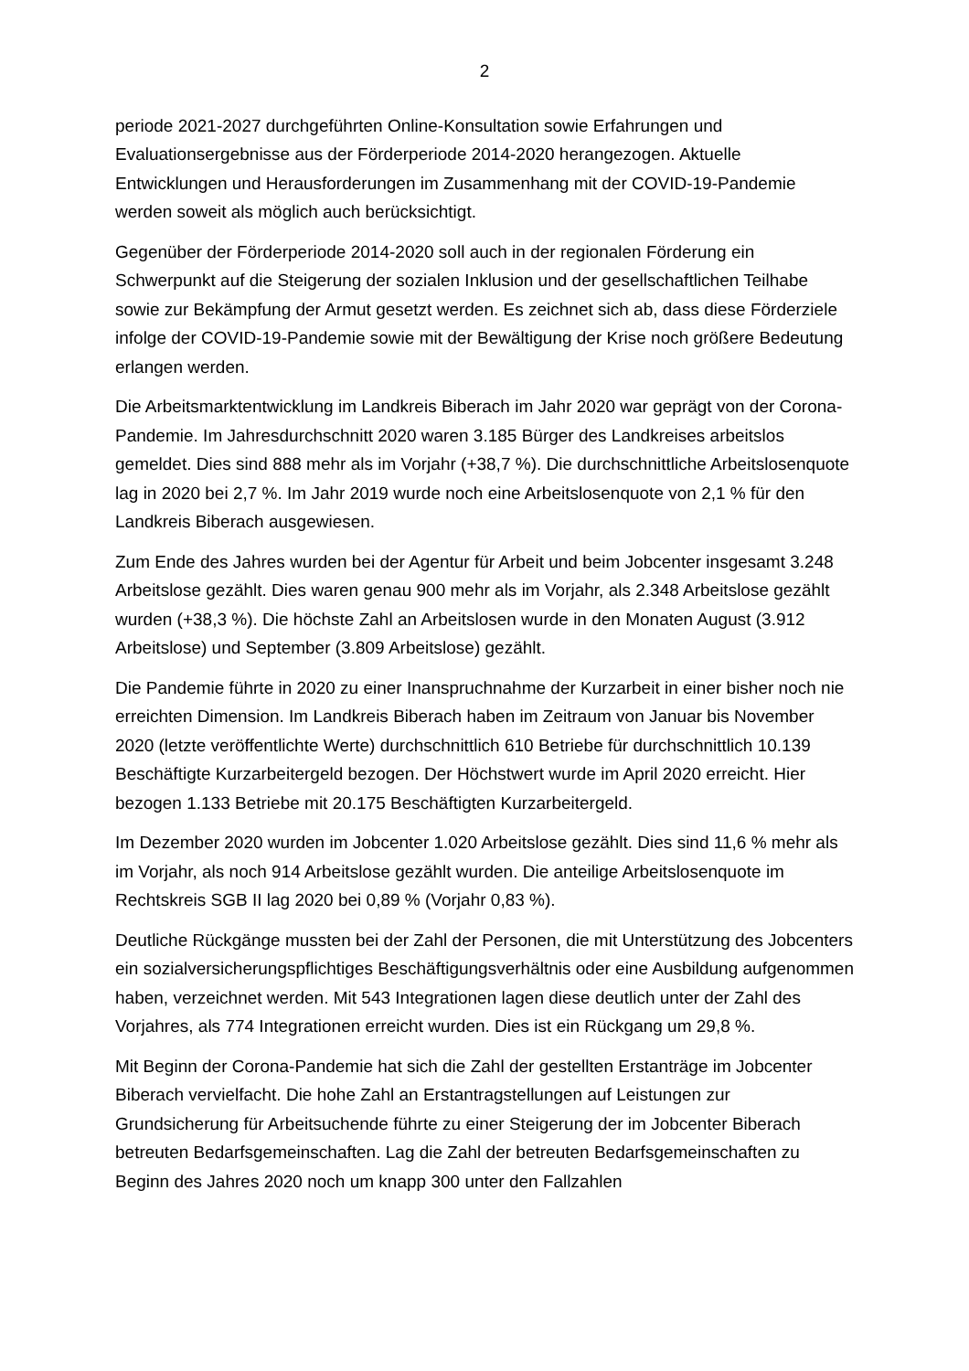2
periode 2021-2027 durchgeführten Online-Konsultation sowie Erfahrungen und Evaluationsergebnisse aus der Förderperiode 2014-2020 herangezogen. Aktuelle Entwicklungen und Herausforderungen im Zusammenhang mit der COVID-19-Pandemie werden soweit als möglich auch berücksichtigt.
Gegenüber der Förderperiode 2014-2020 soll auch in der regionalen Förderung ein Schwerpunkt auf die Steigerung der sozialen Inklusion und der gesellschaftlichen Teilhabe sowie zur Bekämpfung der Armut gesetzt werden. Es zeichnet sich ab, dass diese Förderziele infolge der COVID-19-Pandemie sowie mit der Bewältigung der Krise noch größere Bedeutung erlangen werden.
Die Arbeitsmarktentwicklung im Landkreis Biberach im Jahr 2020 war geprägt von der Corona-Pandemie. Im Jahresdurchschnitt 2020 waren 3.185 Bürger des Landkreises arbeitslos gemeldet. Dies sind 888 mehr als im Vorjahr (+38,7 %). Die durchschnittliche Arbeitslosenquote lag in 2020 bei 2,7 %. Im Jahr 2019 wurde noch eine Arbeitslosenquote von 2,1 % für den Landkreis Biberach ausgewiesen.
Zum Ende des Jahres wurden bei der Agentur für Arbeit und beim Jobcenter insgesamt 3.248 Arbeitslose gezählt. Dies waren genau 900 mehr als im Vorjahr, als 2.348 Arbeitslose gezählt wurden (+38,3 %). Die höchste Zahl an Arbeitslosen wurde in den Monaten August (3.912 Arbeitslose) und September (3.809 Arbeitslose) gezählt.
Die Pandemie führte in 2020 zu einer Inanspruchnahme der Kurzarbeit in einer bisher noch nie erreichten Dimension. Im Landkreis Biberach haben im Zeitraum von Januar bis November 2020 (letzte veröffentlichte Werte) durchschnittlich 610 Betriebe für durchschnittlich 10.139 Beschäftigte Kurzarbeitergeld bezogen. Der Höchstwert wurde im April 2020 erreicht. Hier bezogen 1.133 Betriebe mit 20.175 Beschäftigten Kurzarbeitergeld.
Im Dezember 2020 wurden im Jobcenter 1.020 Arbeitslose gezählt. Dies sind 11,6 % mehr als im Vorjahr, als noch 914 Arbeitslose gezählt wurden. Die anteilige Arbeitslosenquote im Rechtskreis SGB II lag 2020 bei 0,89 % (Vorjahr 0,83 %).
Deutliche Rückgänge mussten bei der Zahl der Personen, die mit Unterstützung des Jobcenters ein sozialversicherungspflichtiges Beschäftigungsverhältnis oder eine Ausbildung aufgenommen haben, verzeichnet werden. Mit 543 Integrationen lagen diese deutlich unter der Zahl des Vorjahres, als 774 Integrationen erreicht wurden. Dies ist ein Rückgang um 29,8 %.
Mit Beginn der Corona-Pandemie hat sich die Zahl der gestellten Erstanträge im Jobcenter Biberach vervielfacht. Die hohe Zahl an Erstantragstellungen auf Leistungen zur Grundsicherung für Arbeitsuchende führte zu einer Steigerung der im Jobcenter Biberach betreuten Bedarfsgemeinschaften. Lag die Zahl der betreuten Bedarfsgemeinschaften zu Beginn des Jahres 2020 noch um knapp 300 unter den Fallzahlen